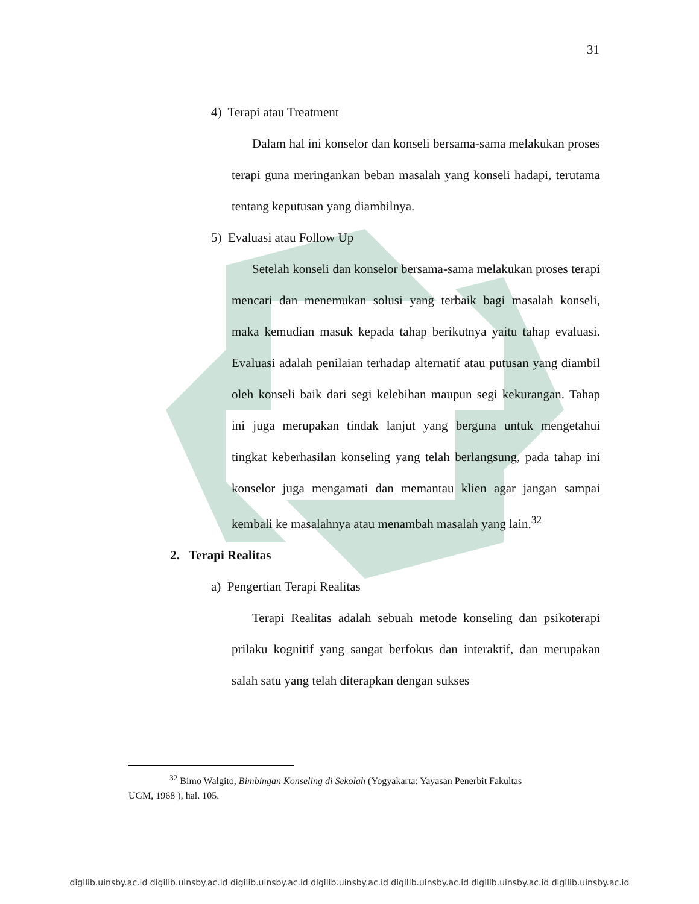31
4) Terapi atau Treatment
Dalam hal ini konselor dan konseli bersama-sama melakukan proses terapi guna meringankan beban masalah yang konseli hadapi, terutama tentang keputusan yang diambilnya.
5) Evaluasi atau Follow Up
Setelah konseli dan konselor bersama-sama melakukan proses terapi mencari dan menemukan solusi yang terbaik bagi masalah konseli, maka kemudian masuk kepada tahap berikutnya yaitu tahap evaluasi. Evaluasi adalah penilaian terhadap alternatif atau putusan yang diambil oleh konseli baik dari segi kelebihan maupun segi kekurangan. Tahap ini juga merupakan tindak lanjut yang berguna untuk mengetahui tingkat keberhasilan konseling yang telah berlangsung, pada tahap ini konselor juga mengamati dan memantau klien agar jangan sampai kembali ke masalahnya atau menambah masalah yang lain.<sup>32</sup>
2. Terapi Realitas
a) Pengertian Terapi Realitas
Terapi Realitas adalah sebuah metode konseling dan psikoterapi prilaku kognitif yang sangat berfokus dan interaktif, dan merupakan salah satu yang telah diterapkan dengan sukses
<sup>32</sup> Bimo Walgito, Bimbingan Konseling di Sekolah (Yogyakarta: Yayasan Penerbit Fakultas
UGM, 1968 ), hal. 105.
digilib.uinsby.ac.id digilib.uinsby.ac.id digilib.uinsby.ac.id digilib.uinsby.ac.id digilib.uinsby.ac.id digilib.uinsby.ac.id digilib.uinsby.ac.id